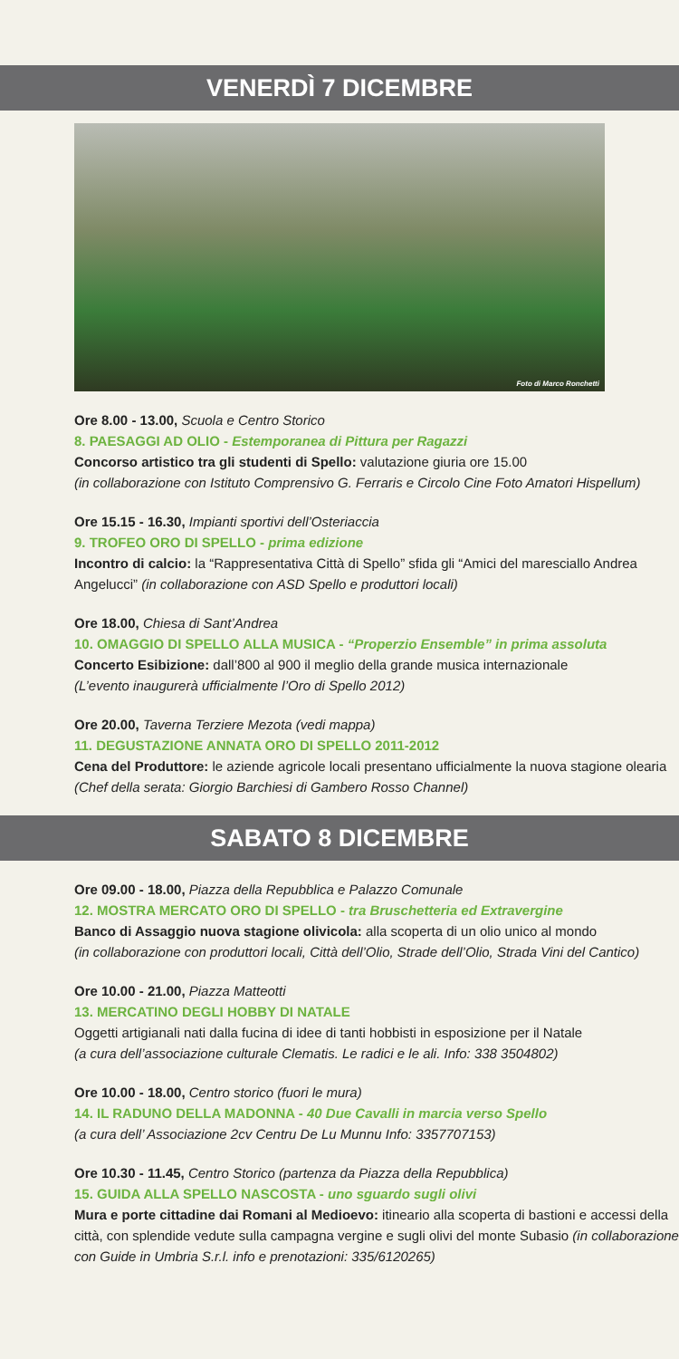VENERDÌ 7 DICEMBRE
Foto di Marco Ronchetti
Ore 8.00 - 13.00, Scuola e Centro Storico
8. PAESAGGI AD OLIO - Estemporanea di Pittura per Ragazzi
Concorso artistico tra gli studenti di Spello: valutazione giuria ore 15.00
(in collaborazione con Istituto Comprensivo G. Ferraris e Circolo Cine Foto Amatori Hispellum)
Ore 15.15 - 16.30, Impianti sportivi dell’Osteriaccia
9. TROFEO ORO DI SPELLO - prima edizione
Incontro di calcio: la “Rappresentativa Città di Spello” sfida gli “Amici del maresciallo Andrea Angelucci” (in collaborazione con ASD Spello e produttori locali)
Ore 18.00, Chiesa di Sant’Andrea
10. OMAGGIO DI SPELLO ALLA MUSICA - “Properzio Ensemble” in prima assoluta
Concerto Esibizione: dall’800 al 900 il meglio della grande musica internazionale
(L’evento inaugurerà ufficialmente l’Oro di Spello 2012)
Ore 20.00, Taverna Terziere Mezota (vedi mappa)
11. DEGUSTAZIONE ANNATA ORO DI SPELLO 2011-2012
Cena del Produttore: le aziende agricole locali presentano ufficialmente la nuova stagione olearia (Chef della serata: Giorgio Barchiesi di Gambero Rosso Channel)
SABATO 8 DICEMBRE
Ore 09.00 - 18.00, Piazza della Repubblica e Palazzo Comunale
12. MOSTRA MERCATO ORO DI SPELLO - tra Bruschetteria ed Extravergine
Banco di Assaggio nuova stagione olivicola: alla scoperta di un olio unico al mondo
(in collaborazione con produttori locali, Città dell’Olio, Strade dell’Olio, Strada Vini del Cantico)
Ore 10.00 - 21.00, Piazza Matteotti
13. MERCATINO DEGLI HOBBY DI NATALE
Oggetti artigianali nati dalla fucina di idee di tanti hobbisti in esposizione per il Natale
(a cura dell’associazione culturale Clematis. Le radici e le ali. Info: 338 3504802)
Ore 10.00 - 18.00, Centro storico (fuori le mura)
14. IL RADUNO DELLA MADONNA - 40 Due Cavalli in marcia verso Spello
(a cura dell’ Associazione 2cv Centru De Lu Munnu Info: 3357707153)
Ore 10.30 - 11.45, Centro Storico (partenza da Piazza della Repubblica)
15. GUIDA ALLA SPELLO NASCOSTA - uno sguardo sugli olivi
Mura e porte cittadine dai Romani al Medioevo: itineario alla scoperta di bastioni e accessi della città, con splendide vedute sulla campagna vergine e sugli olivi del monte Subasio (in collaborazione con Guide in Umbria S.r.l. info e prenotazioni: 335/6120265)